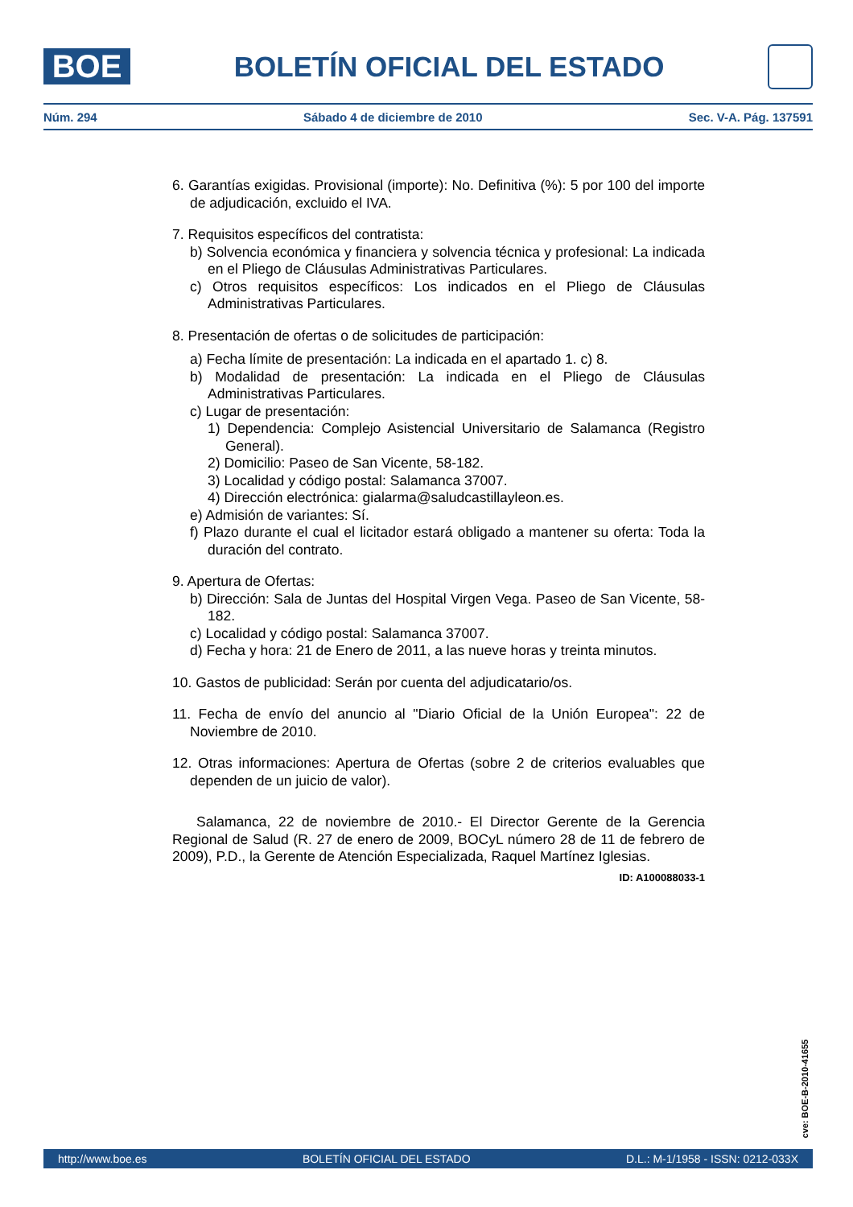BOE
BOLETÍN OFICIAL DEL ESTADO
Núm. 294 Sábado 4 de diciembre de 2010 Sec. V-A. Pág. 137591
6. Garantías exigidas. Provisional (importe): No. Definitiva (%): 5 por 100 del importe de adjudicación, excluido el IVA.
7. Requisitos específicos del contratista:
b) Solvencia económica y financiera y solvencia técnica y profesional: La indicada en el Pliego de Cláusulas Administrativas Particulares.
c) Otros requisitos específicos: Los indicados en el Pliego de Cláusulas Administrativas Particulares.
8. Presentación de ofertas o de solicitudes de participación:
a) Fecha límite de presentación: La indicada en el apartado 1. c) 8.
b) Modalidad de presentación: La indicada en el Pliego de Cláusulas Administrativas Particulares.
c) Lugar de presentación:
1) Dependencia: Complejo Asistencial Universitario de Salamanca (Registro General).
2) Domicilio: Paseo de San Vicente, 58-182.
3) Localidad y código postal: Salamanca 37007.
4) Dirección electrónica: gialarma@saludcastillayleon.es.
e) Admisión de variantes: Sí.
f) Plazo durante el cual el licitador estará obligado a mantener su oferta: Toda la duración del contrato.
9. Apertura de Ofertas:
b) Dirección: Sala de Juntas del Hospital Virgen Vega. Paseo de San Vicente, 58-182.
c) Localidad y código postal: Salamanca 37007.
d) Fecha y hora: 21 de Enero de 2011, a las nueve horas y treinta minutos.
10. Gastos de publicidad: Serán por cuenta del adjudicatario/os.
11. Fecha de envío del anuncio al "Diario Oficial de la Unión Europea": 22 de Noviembre de 2010.
12. Otras informaciones: Apertura de Ofertas (sobre 2 de criterios evaluables que dependen de un juicio de valor).
Salamanca, 22 de noviembre de 2010.- El Director Gerente de la Gerencia Regional de Salud (R. 27 de enero de 2009, BOCyL número 28 de 11 de febrero de 2009), P.D., la Gerente de Atención Especializada, Raquel Martínez Iglesias.
ID: A100088033-1
cve: BOE-B-2010-41655
http://www.boe.es BOLETÍN OFICIAL DEL ESTADO D.L.: M-1/1958 - ISSN: 0212-033X